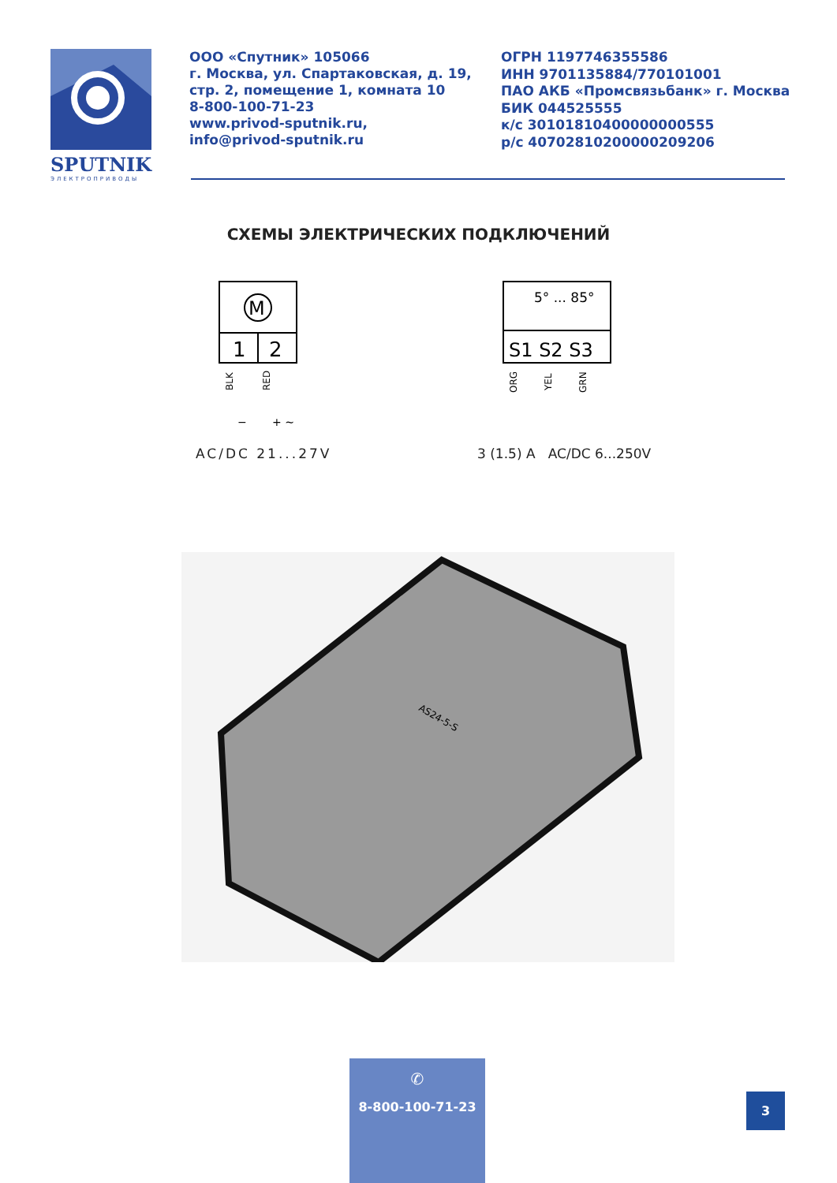SPUTNIK
ЭЛЕКТРОПРИВОДЫ
ООО «Спутник» 105066
г. Москва, ул. Спартаковская, д. 19,
стр. 2, помещение 1, комната 10
8-800-100-71-23
www.privod-sputnik.ru,
info@privod-sputnik.ru
ОГРН 1197746355586
ИНН 9701135884/770101001
ПАО АКБ «Промсвязьбанк» г. Москва
БИК 044525555
к/с 30101810400000000555
р/с 40702810200000209206
СХЕМЫ ЭЛЕКТРИЧЕСКИХ ПОДКЛЮЧЕНИЙ
M
1
2
BLK
RED
−
+ ~
AC/DC 21...27V
5° ... 85°
S1 S2 S3
ORG
YEL
GRN
3 (1.5) A AC/DC 6...250V
AS24-5-S
✆
8-800-100-71-23
3